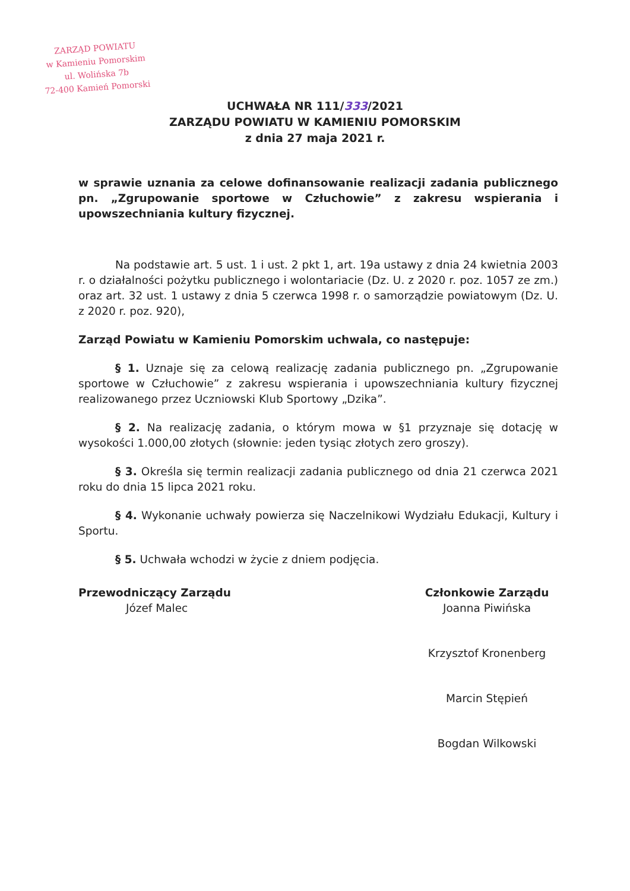ZARZĄD POWIATU
w Kamieniu Pomorskim
ul. Wolińska 7b
72-400 Kamień Pomorski
UCHWAŁA NR 111/333/2021
ZARZĄDU POWIATU W KAMIENIU POMORSKIM
z dnia 27 maja 2021 r.
w sprawie uznania za celowe dofinansowanie realizacji zadania publicznego pn. „Zgrupowanie sportowe w Człuchowie” z zakresu wspierania i upowszechniania kultury fizycznej.
Na podstawie art. 5 ust. 1 i ust. 2 pkt 1, art. 19a ustawy z dnia 24 kwietnia 2003 r. o działalności pożytku publicznego i wolontariacie (Dz. U. z 2020 r. poz. 1057 ze zm.) oraz art. 32 ust. 1 ustawy z dnia 5 czerwca 1998 r. o samorządzie powiatowym (Dz. U. z 2020 r. poz. 920),
Zarząd Powiatu w Kamieniu Pomorskim uchwala, co następuje:
§ 1. Uznaje się za celową realizację zadania publicznego pn. „Zgrupowanie sportowe w Człuchowie” z zakresu wspierania i upowszechniania kultury fizycznej realizowanego przez Uczniowski Klub Sportowy „Dzika”.
§ 2. Na realizację zadania, o którym mowa w §1 przyznaje się dotację w wysokości 1.000,00 złotych (słownie: jeden tysiąc złotych zero groszy).
§ 3. Określa się termin realizacji zadania publicznego od dnia 21 czerwca 2021 roku do dnia 15 lipca 2021 roku.
§ 4. Wykonanie uchwały powierza się Naczelnikowi Wydziału Edukacji, Kultury i Sportu.
§ 5. Uchwała wchodzi w życie z dniem podjęcia.
Przewodniczący Zarządu
Józef Malec
Członkowie Zarządu
Joanna Piwińska
Krzysztof Kronenberg
Marcin Stępień
Bogdan Wilkowski